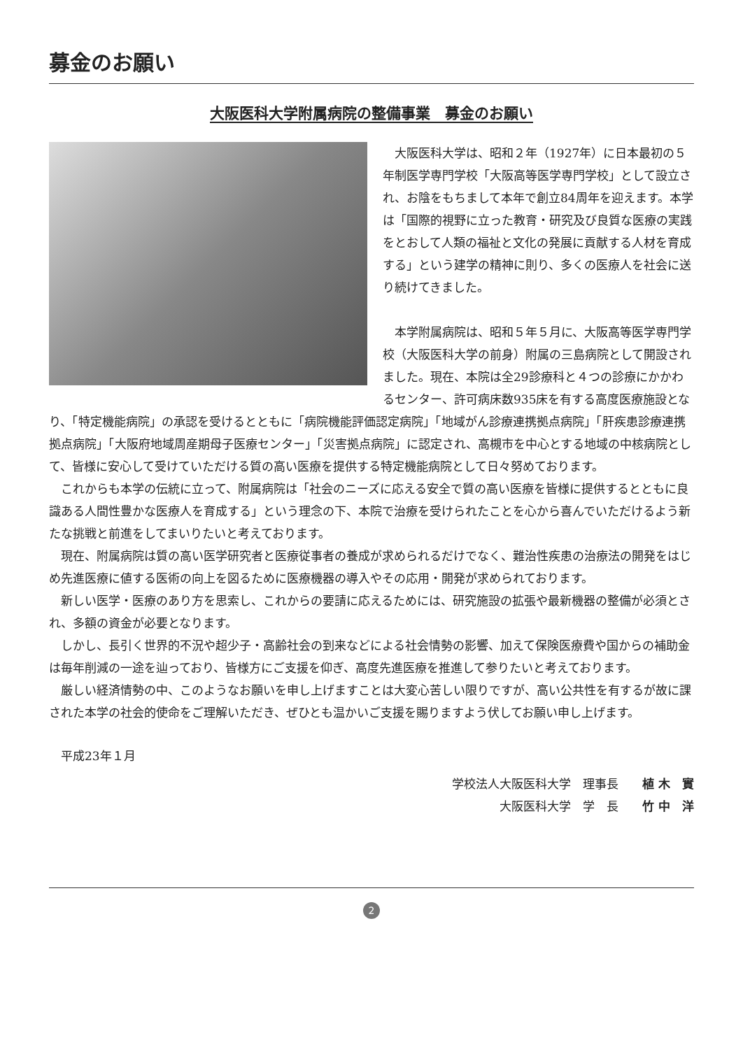募金のお願い
大阪医科大学附属病院の整備事業　募金のお願い
大阪医科大学は、昭和２年（1927年）に日本最初の５年制医学専門学校「大阪高等医学専門学校」として設立され、お陰をもちまして本年で創立84周年を迎えます。本学は「国際的視野に立った教育・研究及び良質な医療の実践をとおして人類の福祉と文化の発展に貢献する人材を育成する」という建学の精神に則り、多くの医療人を社会に送り続けてきました。
本学附属病院は、昭和５年５月に、大阪高等医学専門学校（大阪医科大学の前身）附属の三島病院として開設されました。現在、本院は全29診療科と４つの診療にかかわるセンター、許可病床数935床を有する高度医療施設となり、「特定機能病院」の承認を受けるとともに「病院機能評価認定病院」「地域がん診療連携拠点病院」「肝疾患診療連携拠点病院」「大阪府地域周産期母子医療センター」「災害拠点病院」に認定され、高槻市を中心とする地域の中核病院として、皆様に安心して受けていただける質の高い医療を提供する特定機能病院として日々努めております。
これからも本学の伝統に立って、附属病院は「社会のニーズに応える安全で質の高い医療を皆様に提供するとともに良識ある人間性豊かな医療人を育成する」という理念の下、本院で治療を受けられたことを心から喜んでいただけるよう新たな挑戦と前進をしてまいりたいと考えております。
現在、附属病院は質の高い医学研究者と医療従事者の養成が求められるだけでなく、難治性疾患の治療法の開発をはじめ先進医療に値する医術の向上を図るために医療機器の導入やその応用・開発が求められております。
新しい医学・医療のあり方を思索し、これからの要請に応えるためには、研究施設の拡張や最新機器の整備が必須とされ、多額の資金が必要となります。
しかし、長引く世界的不況や超少子・高齢社会の到来などによる社会情勢の影響、加えて保険医療費や国からの補助金は毎年削減の一途を辿っており、皆様方にご支援を仰ぎ、高度先進医療を推進して参りたいと考えております。
厳しい経済情勢の中、このようなお願いを申し上げますことは大変心苦しい限りですが、高い公共性を有するが故に課された本学の社会的使命をご理解いただき、ぜひとも温かいご支援を賜りますよう伏してお願い申し上げます。
平成23年１月
学校法人大阪医科大学　理事長　　植 木　實
大阪医科大学　学　長　　竹 中　洋
2